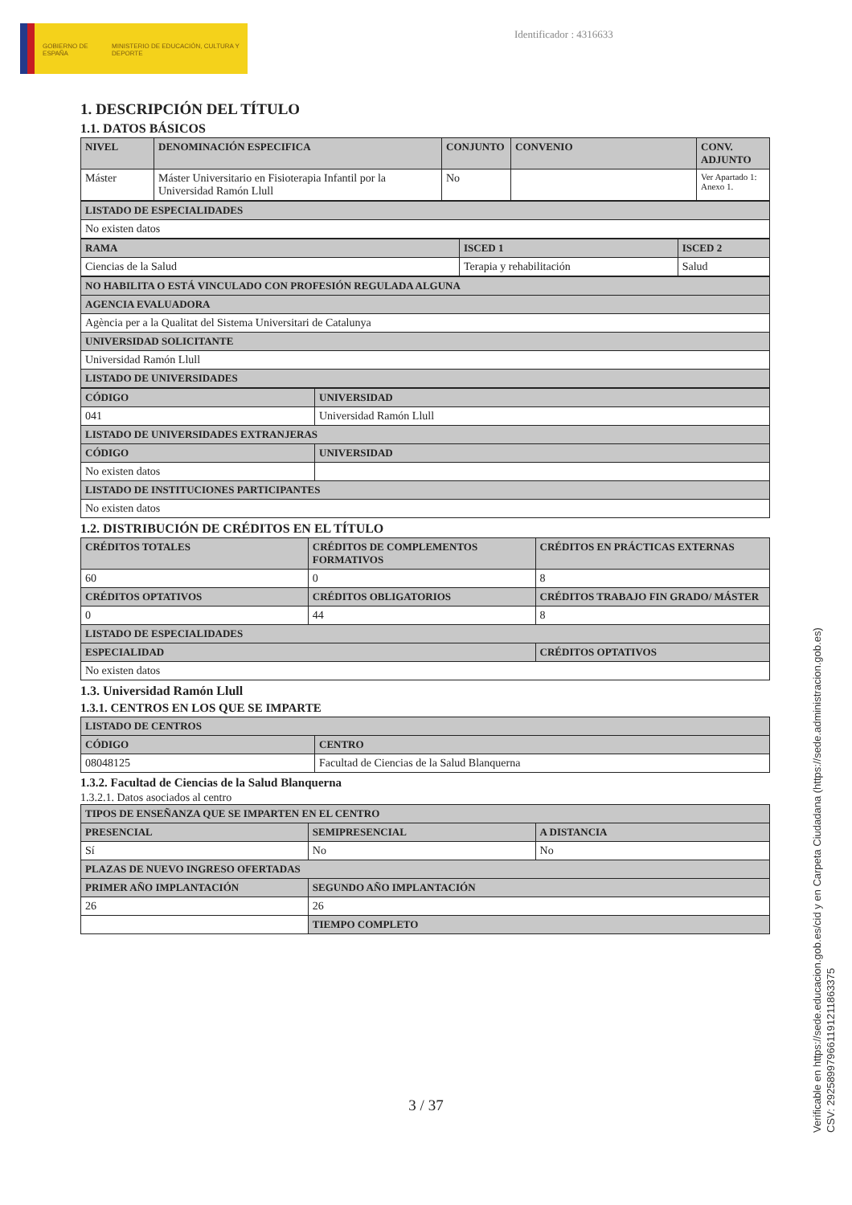GOBIERNO DE ESPAÑA MINISTERIO DE EDUCACIÓN, CULTURA Y DEPORTE
Identificador : 4316633
1. DESCRIPCIÓN DEL TÍTULO
1.1. DATOS BÁSICOS
| NIVEL | DENOMINACIÓN ESPECIFICA | CONJUNTO | CONVENIO | CONV. ADJUNTO |
| --- | --- | --- | --- | --- |
| Máster | Máster Universitario en Fisioterapia Infantil por la Universidad Ramón Llull | No | | Ver Apartado 1: Anexo 1. |
| LISTADO DE ESPECIALIDADES |
| --- |
| No existen datos |
| RAMA | ISCED 1 | ISCED 2 |
| --- | --- | --- |
| Ciencias de la Salud | Terapia y rehabilitación | Salud |
| NO HABILITA O ESTÁ VINCULADO CON PROFESIÓN REGULADA ALGUNA |
| --- |
| AGENCIA EVALUADORA |
| Agència per a la Qualitat del Sistema Universitari de Catalunya |
| UNIVERSIDAD SOLICITANTE |
| Universidad Ramón Llull |
| LISTADO DE UNIVERSIDADES |
| CÓDIGO | UNIVERSIDAD |
| --- | --- |
| 041 | Universidad Ramón Llull |
| LISTADO DE UNIVERSIDADES EXTRANJERAS | |
| CÓDIGO | UNIVERSIDAD |
| No existen datos | |
| LISTADO DE INSTITUCIONES PARTICIPANTES | |
| No existen datos | |
1.2. DISTRIBUCIÓN DE CRÉDITOS EN EL TÍTULO
| CRÉDITOS TOTALES | CRÉDITOS DE COMPLEMENTOS FORMATIVOS | CRÉDITOS EN PRÁCTICAS EXTERNAS |
| --- | --- | --- |
| 60 | 0 | 8 |
| CRÉDITOS OPTATIVOS | CRÉDITOS OBLIGATORIOS | CRÉDITOS TRABAJO FIN GRADO/ MÁSTER |
| 0 | 44 | 8 |
| LISTADO DE ESPECIALIDADES | | |
| ESPECIALIDAD | | CRÉDITOS OPTATIVOS |
| No existen datos | | |
1.3. Universidad Ramón Llull
1.3.1. CENTROS EN LOS QUE SE IMPARTE
| LISTADO DE CENTROS | |
| --- | --- |
| CÓDIGO | CENTRO |
| 08048125 | Facultad de Ciencias de la Salud Blanquerna |
1.3.2. Facultad de Ciencias de la Salud Blanquerna
1.3.2.1. Datos asociados al centro
| TIPOS DE ENSEÑANZA QUE SE IMPARTEN EN EL CENTRO | | |
| --- | --- | --- |
| PRESENCIAL | SEMIPRESENCIAL | A DISTANCIA |
| Sí | No | No |
| PLAZAS DE NUEVO INGRESO OFERTADAS | | |
| PRIMER AÑO IMPLANTACIÓN | SEGUNDO AÑO IMPLANTACIÓN | |
| 26 | 26 | |
| | TIEMPO COMPLETO | |
3 / 37
Verificable en https://sede.educacion.gob.es/cid y en Carpeta Ciudadana (https://sede.administracion.gob.es)
CSV: 292589979661191211863375